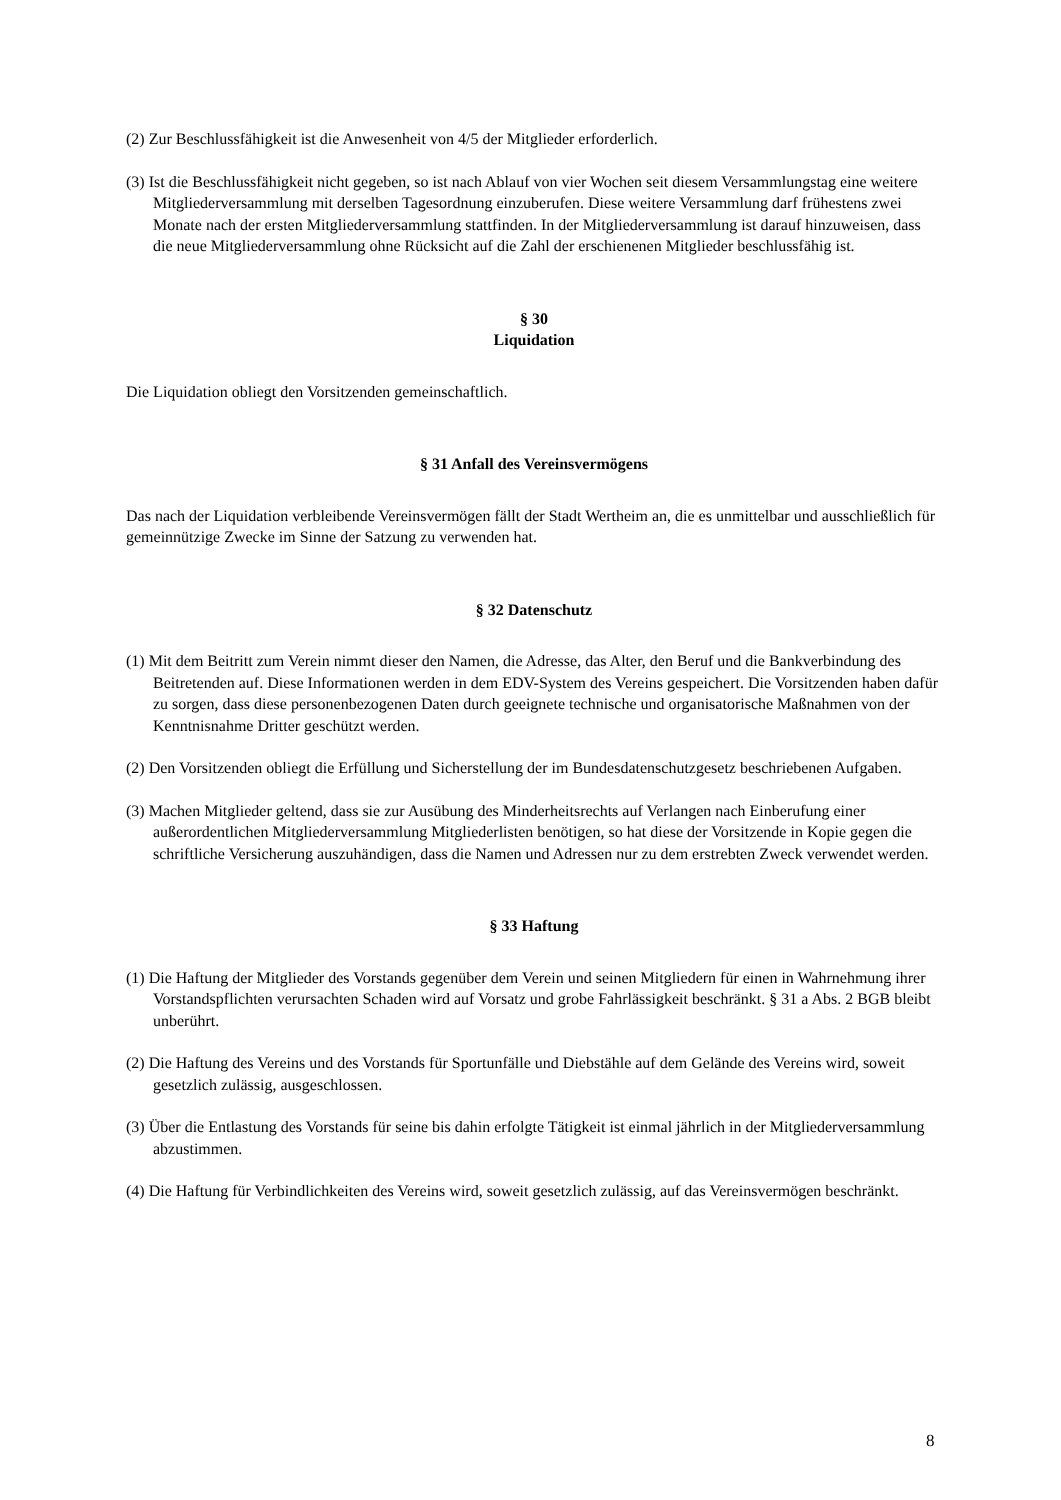(2) Zur Beschlussfähigkeit ist die Anwesenheit von 4/5 der Mitglieder erforderlich.
(3) Ist die Beschlussfähigkeit nicht gegeben, so ist nach Ablauf von vier Wochen seit diesem Versammlungstag eine weitere Mitgliederversammlung mit derselben Tagesordnung einzuberufen. Diese weitere Versammlung darf frühestens zwei Monate nach der ersten Mitgliederversammlung stattfinden. In der Mitgliederversammlung ist darauf hinzuweisen, dass die neue Mitgliederversammlung ohne Rücksicht auf die Zahl der erschienenen Mitglieder beschlussfähig ist.
§ 30
Liquidation
Die Liquidation obliegt den Vorsitzenden gemeinschaftlich.
§ 31 Anfall des Vereinsvermögens
Das nach der Liquidation verbleibende Vereinsvermögen fällt der Stadt Wertheim an, die es unmittelbar und ausschließlich für gemeinnützige Zwecke im Sinne der Satzung zu verwenden hat.
§ 32 Datenschutz
(1) Mit dem Beitritt zum Verein nimmt dieser den Namen, die Adresse, das Alter, den Beruf und die Bankverbindung des Beitretenden auf. Diese Informationen werden in dem EDV-System des Vereins gespeichert. Die Vorsitzenden haben dafür zu sorgen, dass diese personenbezogenen Daten durch geeignete technische und organisatorische Maßnahmen von der Kenntnisnahme Dritter geschützt werden.
(2) Den Vorsitzenden obliegt die Erfüllung und Sicherstellung der im Bundesdatenschutzgesetz beschriebenen Aufgaben.
(3) Machen Mitglieder geltend, dass sie zur Ausübung des Minderheitsrechts auf Verlangen nach Einberufung einer außerordentlichen Mitgliederversammlung Mitgliederlisten benötigen, so hat diese der Vorsitzende in Kopie gegen die schriftliche Versicherung auszuhändigen, dass die Namen und Adressen nur zu dem erstrebten Zweck verwendet werden.
§ 33 Haftung
(1) Die Haftung der Mitglieder des Vorstands gegenüber dem Verein und seinen Mitgliedern für einen in Wahrnehmung ihrer Vorstandspflichten verursachten Schaden wird auf Vorsatz und grobe Fahrlässigkeit beschränkt. § 31 a Abs. 2 BGB bleibt unberührt.
(2) Die Haftung des Vereins und des Vorstands für Sportunfälle und Diebstähle auf dem Gelände des Vereins wird, soweit gesetzlich zulässig, ausgeschlossen.
(3) Über die Entlastung des Vorstands für seine bis dahin erfolgte Tätigkeit ist einmal jährlich in der Mitgliederversammlung abzustimmen.
(4) Die Haftung für Verbindlichkeiten des Vereins wird, soweit gesetzlich zulässig, auf das Vereinsvermögen beschränkt.
8